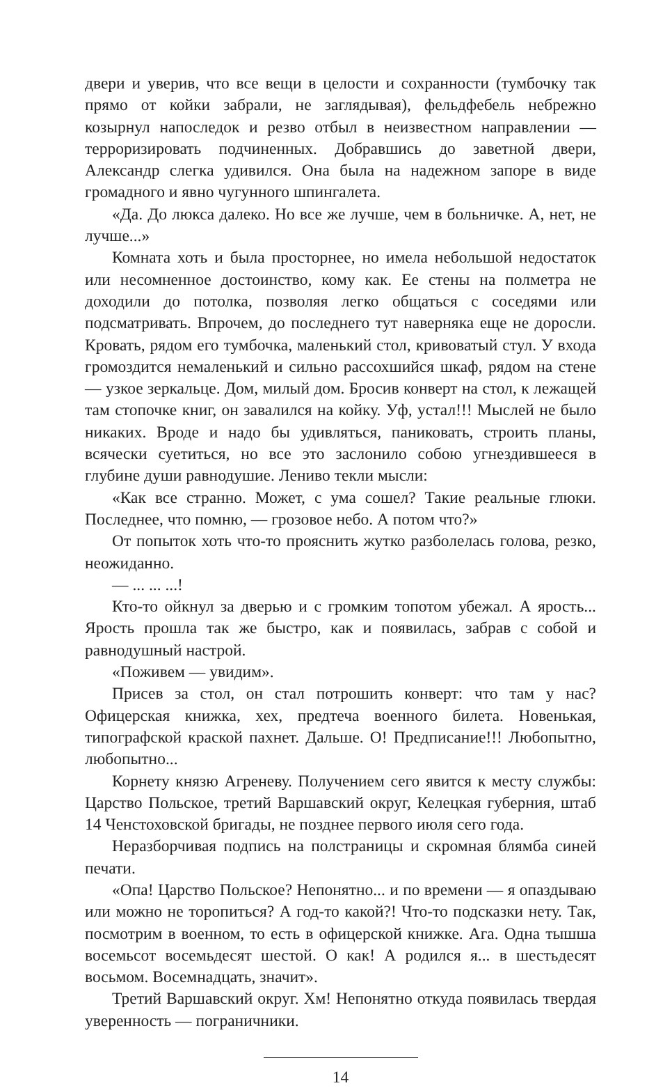двери и уверив, что все вещи в целости и сохранности (тумбочку так прямо от койки забрали, не заглядывая), фельдфебель небрежно козырнул напоследок и резво отбыл в неизвестном направлении — терроризировать подчиненных. Добравшись до заветной двери, Александр слегка удивился. Она была на надежном запоре в виде громадного и явно чугунного шпингалета.
«Да. До люкса далеко. Но все же лучше, чем в больничке. А, нет, не лучше...»
Комната хоть и была просторнее, но имела небольшой недостаток или несомненное достоинство, кому как. Ее стены на полметра не доходили до потолка, позволяя легко общаться с соседями или подсматривать. Впрочем, до последнего тут наверняка еще не доросли. Кровать, рядом его тумбочка, маленький стол, кривоватый стул. У входа громоздится немаленький и сильно рассохшийся шкаф, рядом на стене — узкое зеркальце. Дом, милый дом. Бросив конверт на стол, к лежащей там стопочке книг, он завалился на койку. Уф, устал!!! Мыслей не было никаких. Вроде и надо бы удивляться, паниковать, строить планы, всячески суетиться, но все это заслонило собою угнездившееся в глубине души равнодушие. Лениво текли мысли:
«Как все странно. Может, с ума сошел? Такие реальные глюки. Последнее, что помню, — грозовое небо. А потом что?»
От попыток хоть что-то прояснить жутко разболелась голова, резко, неожиданно.
— ... ... ...!
Кто-то ойкнул за дверью и с громким топотом убежал. А ярость... Ярость прошла так же быстро, как и появилась, забрав с собой и равнодушный настрой.
«Поживем — увидим».
Присев за стол, он стал потрошить конверт: что там у нас? Офицерская книжка, хех, предтеча военного билета. Новенькая, типографской краской пахнет. Дальше. О! Предписание!!! Любопытно, любопытно...
Корнету князю Агреневу. Получением сего явится к месту службы: Царство Польское, третий Варшавский округ, Келецкая губерния, штаб 14 Ченстоховской бригады, не позднее первого июля сего года.
Неразборчивая подпись на полстраницы и скромная блямба синей печати.
«Опа! Царство Польское? Непонятно... и по времени — я опаздываю или можно не торопиться? А год-то какой?! Что-то подсказки нету. Так, посмотрим в военном, то есть в офицерской книжке. Ага. Одна тышша восемьсот восемьдесят шестой. О как! А родился я... в шестьдесят восьмом. Восемнадцать, значит».
Третий Варшавский округ. Хм! Непонятно откуда появилась твердая уверенность — пограничники.
14